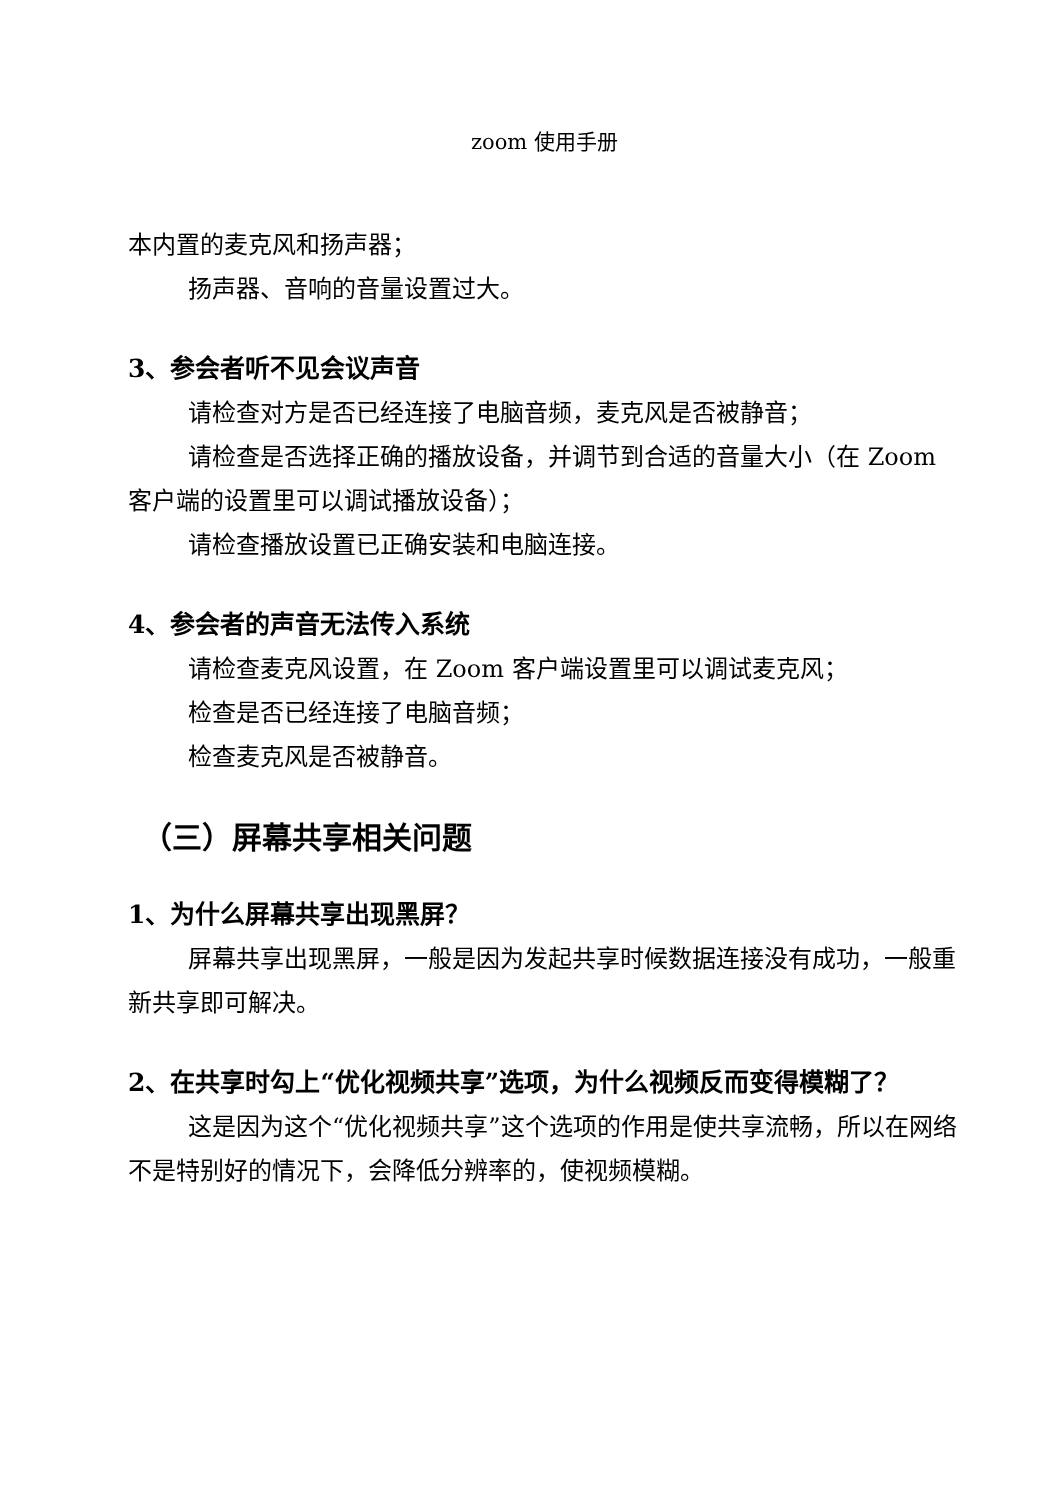zoom 使用手册
本内置的麦克风和扬声器；
扬声器、音响的音量设置过大。
3、参会者听不见会议声音
请检查对方是否已经连接了电脑音频，麦克风是否被静音；
请检查是否选择正确的播放设备，并调节到合适的音量大小（在 Zoom 客户端的设置里可以调试播放设备）；
请检查播放设置已正确安装和电脑连接。
4、参会者的声音无法传入系统
请检查麦克风设置，在 Zoom 客户端设置里可以调试麦克风；
检查是否已经连接了电脑音频；
检查麦克风是否被静音。
（三）屏幕共享相关问题
1、为什么屏幕共享出现黑屏？
屏幕共享出现黑屏，一般是因为发起共享时候数据连接没有成功，一般重新共享即可解决。
2、在共享时勾上“优化视频共享”选项，为什么视频反而变得模糊了？
这是因为这个“优化视频共享”这个选项的作用是使共享流畅，所以在网络不是特别好的情况下，会降低分辨率的，使视频模糊。